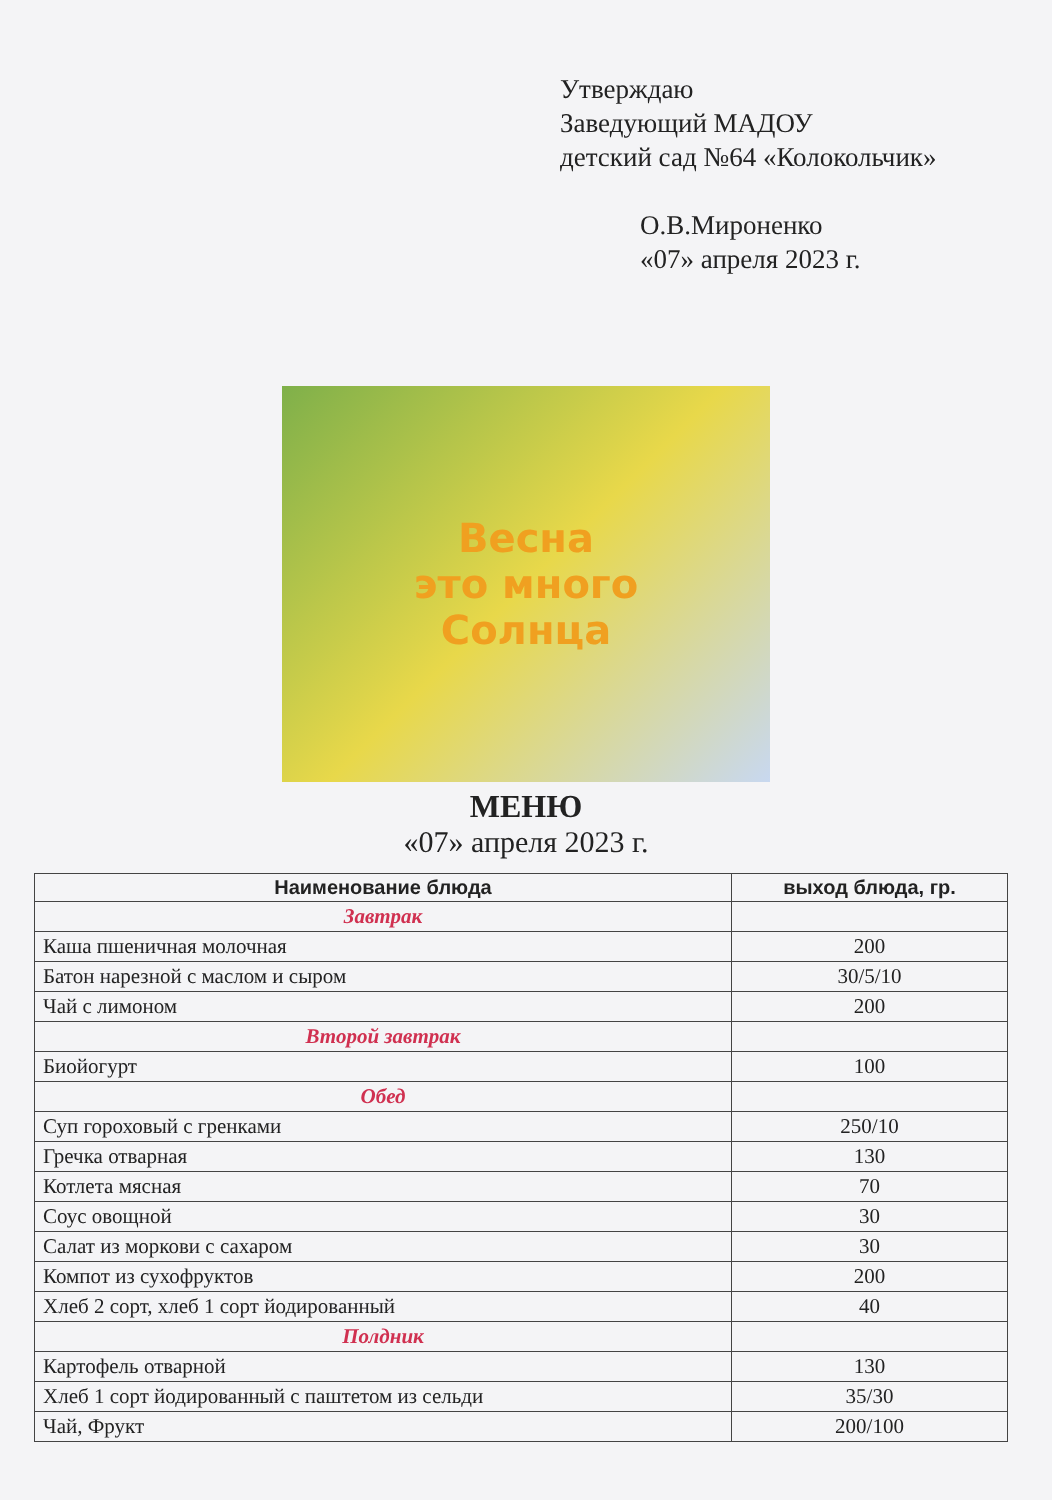Утверждаю
Заведующий МАДОУ
детский сад №64 «Колокольчик»
О.В.Мироненко
«07» апреля 2023 г.
Весна
это много
Солнца
МЕНЮ
«07» апреля 2023 г.
| Наименование блюда | выход блюда, гр. |
| --- | --- |
| Завтрак | |
| Каша пшеничная молочная | 200 |
| Батон нарезной с маслом и сыром | 30/5/10 |
| Чай с лимоном | 200 |
| Второй завтрак | |
| Биойогурт | 100 |
| Обед | |
| Суп гороховый с гренками | 250/10 |
| Гречка отварная | 130 |
| Котлета мясная | 70 |
| Соус овощной | 30 |
| Салат из моркови с сахаром | 30 |
| Компот из сухофруктов | 200 |
| Хлеб 2 сорт, хлеб 1 сорт йодированный | 40 |
| Полдник | |
| Картофель отварной | 130 |
| Хлеб 1 сорт йодированный с паштетом из сельди | 35/30 |
| Чай, Фрукт | 200/100 |